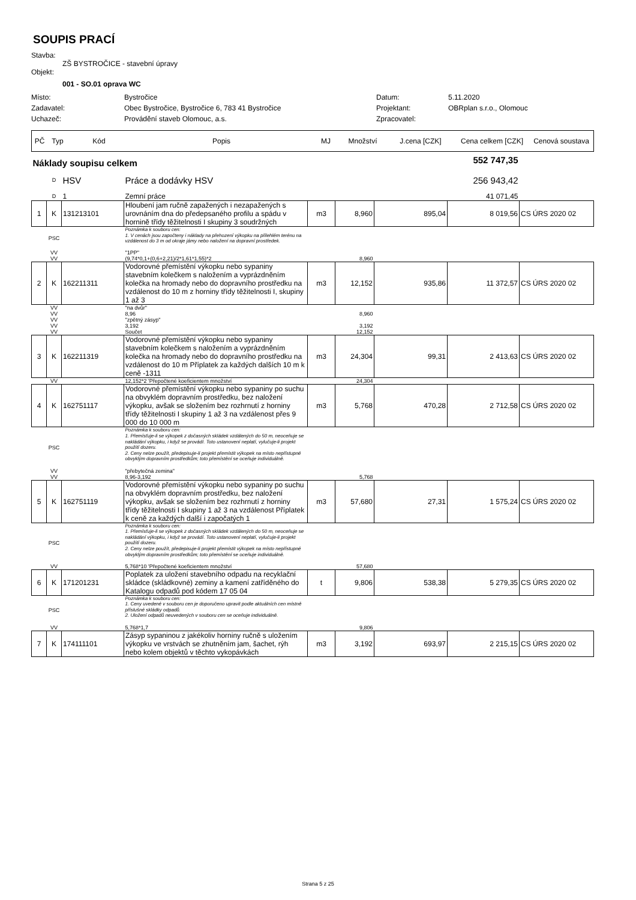SOUPIS PRACÍ
Stavba:
ZŠ BYSTROČICE - stavební úpravy
Objekt:
001 - SO.01 oprava WC
| Místo: | Bystročice | Datum: | 5.11.2020 |
| Zadavatel: | Obec Bystročice, Bystročice 6, 783 41 Bystročice | Projektant: | OBRplan s.r.o., Olomouc |
| Uchazeč: | Provádění staveb Olomouc, a.s. | Zpracovatel: | |
| PČ | Typ | Kód | Popis | MJ | Množství | J.cena [CZK] | Cena celkem [CZK] | Cenová soustava |
| --- | --- | --- | --- | --- | --- | --- | --- | --- |
| Náklady soupisu celkem | | | | | | | 552 747,35 | |
| | D | HSV | Práce a dodávky HSV | | | | 256 943,42 | |
| | D | 1 | Zemní práce | | | | 41 071,45 | |
| 1 | K | 131213101 | Hloubení jam ručně zapažených i nezapažených s urovnáním dna do předepsaného profilu a spádu v horninĕ třídy těžitelnosti I skupiny 3 soudržných | m3 | 8,960 | 895,04 | 8 019,56 | CS ÚRS 2020 02 |
| | PSC | | Poznámka k souboru cen: 1. V cenách jsou započteny i náklady na přehození výkopku na přilehlém terénu na vzdálenost do 3 m od okraje jámy nebo naložení na dopravní prostředek. | | | | | |
| | VV | | "1PP" | | | | | |
| | VV | | (9,74*0,1+(0,6+2,21)/2*1,61*1,55)*2 | | 8,960 | | | |
| 2 | K | 162211311 | Vodorovné přemístění výkopku nebo sypaniny stavebním kolečkem s naložením a vyprázdněním kolečka na hromady nebo do dopravního prostředku na vzdálenost do 10 m z horniny třídy těžitelnosti I, skupiny 1 až 3 | m3 | 12,152 | 935,86 | 11 372,57 | CS ÚRS 2020 02 |
| | VV | | "na dvůr" | | | | | |
| | VV | | 8,96 | | 8,960 | | | |
| | VV | | "zpětný zásyp" | | | | | |
| | VV | | 3,192 | | 3,192 | | | |
| | VV | | Součet | | 12,152 | | | |
| 3 | K | 162211319 | Vodorovné přemístění výkopku nebo sypaniny stavebním kolečkem s naložením a vyprázdněním kolečka na hromady nebo do dopravního prostředku na vzdálenost do 10 m Příplatek za každých dalších 10 m k ceně -1311 | m3 | 24,304 | 99,31 | 2 413,63 | CS ÚRS 2020 02 |
| | VV | | 12,152*2 'Přepočtené koeficientem množství | | 24,304 | | | |
| 4 | K | 162751117 | Vodorovné přemístění výkopku nebo sypaniny po suchu na obvyklém dopravním prostředku, bez naložení výkopku, avšak se složením bez rozhrnutí z horniny třídy těžitelnosti I skupiny 1 až 3 na vzdálenost přes 9 000 do 10 000 m | m3 | 5,768 | 470,28 | 2 712,58 | CS ÚRS 2020 02 |
| | PSC | | Poznámka k souboru cen: 1. Přemísťuje-li se výkopek z dočasných skládek vzdálených do 50 m, neoceňuje se nakládání výkopku, i když se provádí. Toto ustanovení neplatí, vylučuje-li projekt použití dozeru. 2. Ceny nelze použít, předepisuje-li projekt přemístit výkopek na místo nepřístupné obvyklým dopravním prostředkům; toto přemístění se oceňuje individuálně. | | | | | |
| | VV | | "přebytečná zemina" | | | | | |
| | VV | | 8,96-3,192 | | 5,768 | | | |
| 5 | K | 162751119 | Vodorovné přemístění výkopku nebo sypaniny po suchu na obvyklém dopravním prostředku, bez naložení výkopku, avšak se složením bez rozhrnutí z horniny třídy těžitelnosti I skupiny 1 až 3 na vzdálenost Příplatek k ceně za každých další i započatých 1 | m3 | 57,680 | 27,31 | 1 575,24 | CS ÚRS 2020 02 |
| | PSC | | Poznámka k souboru cen: 1. Přemísťuje-li se výkopek z dočasných skládek vzdálených do 50 m, neoceňuje se nakládání výkopku, i když se provádí. Toto ustanovení neplatí, vylučuje-li projekt použití dozeru. 2. Ceny nelze použít, předepisuje-li projekt přemístit výkopek na místo nepřístupné obvyklým dopravním prostředkům; toto přemístění se oceňuje individuálně. | | | | | |
| | VV | | 5,768*10 'Přepočtené koeficientem množství | | 57,680 | | | |
| 6 | K | 171201231 | Poplatek za uložení stavebního odpadu na recyklační skládce (skládkovné) zeminy a kamení zatříděného do Katalogu odpadů pod kódem 17 05 04 | t | 9,806 | 538,38 | 5 279,35 | CS ÚRS 2020 02 |
| | PSC | | Poznámka k souboru cen: 1. Ceny uvedené v souboru cen je doporučeno upravit podle aktuálních cen místně příslušné skládky odpadů. 2. Uložení odpadů neuvedených v souboru cen se oceňuje individuálně. | | | | | |
| | VV | | 5,768*1,7 | | 9,806 | | | |
| 7 | K | 174111101 | Zásyp sypaninou z jakékoliv horniny ručně s uložením výkopku ve vrstvách se zhutněním jam, šachet, rýh nebo kolem objektů v těchto vykopávkách | m3 | 3,192 | 693,97 | 2 215,15 | CS ÚRS 2020 02 |
Strana 5 z 25